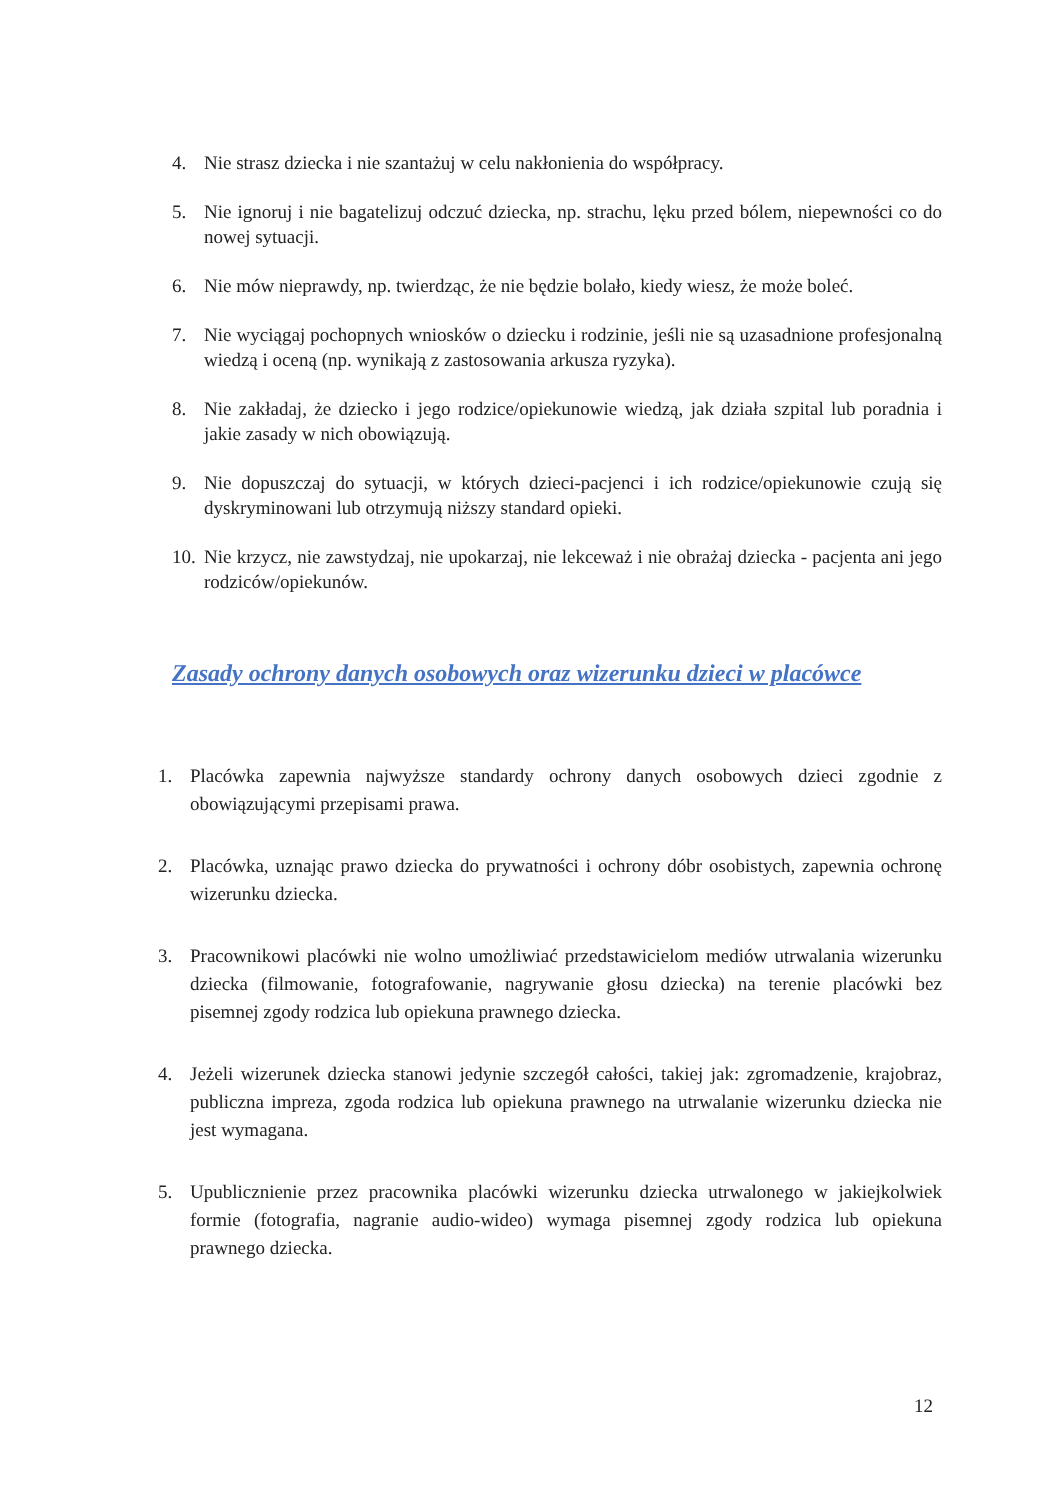4. Nie strasz dziecka i nie szantażuj w celu nakłonienia do współpracy.
5. Nie ignoruj i nie bagatelizuj odczuć dziecka, np. strachu, lęku przed bólem, niepewności co do nowej sytuacji.
6. Nie mów nieprawdy, np. twierdząc, że nie będzie bolało, kiedy wiesz, że może boleć.
7. Nie wyciągaj pochopnych wniosków o dziecku i rodzinie, jeśli nie są uzasadnione profesjonalną wiedzą i oceną (np. wynikają z zastosowania arkusza ryzyka).
8. Nie zakładaj, że dziecko i jego rodzice/opiekunowie wiedzą, jak działa szpital lub poradnia i jakie zasady w nich obowiązują.
9. Nie dopuszczaj do sytuacji, w których dzieci-pacjenci i ich rodzice/opiekunowie czują się dyskryminowani lub otrzymują niższy standard opieki.
10. Nie krzycz, nie zawstydzaj, nie upokarzaj, nie lekceważ i nie obrażaj dziecka - pacjenta ani jego rodziców/opiekunów.
Zasady ochrony danych osobowych oraz wizerunku dzieci w placówce
1. Placówka zapewnia najwyższe standardy ochrony danych osobowych dzieci zgodnie z obowiązującymi przepisami prawa.
2. Placówka, uznając prawo dziecka do prywatności i ochrony dóbr osobistych, zapewnia ochronę wizerunku dziecka.
3. Pracownikowi placówki nie wolno umożliwiać przedstawicielom mediów utrwalania wizerunku dziecka (filmowanie, fotografowanie, nagrywanie głosu dziecka) na terenie placówki bez pisemnej zgody rodzica lub opiekuna prawnego dziecka.
4. Jeżeli wizerunek dziecka stanowi jedynie szczegół całości, takiej jak: zgromadzenie, krajobraz, publiczna impreza, zgoda rodzica lub opiekuna prawnego na utrwalanie wizerunku dziecka nie jest wymagana.
5. Upublicznienie przez pracownika placówki wizerunku dziecka utrwalonego w jakiejkolwiek formie (fotografia, nagranie audio-wideo) wymaga pisemnej zgody rodzica lub opiekuna prawnego dziecka.
12